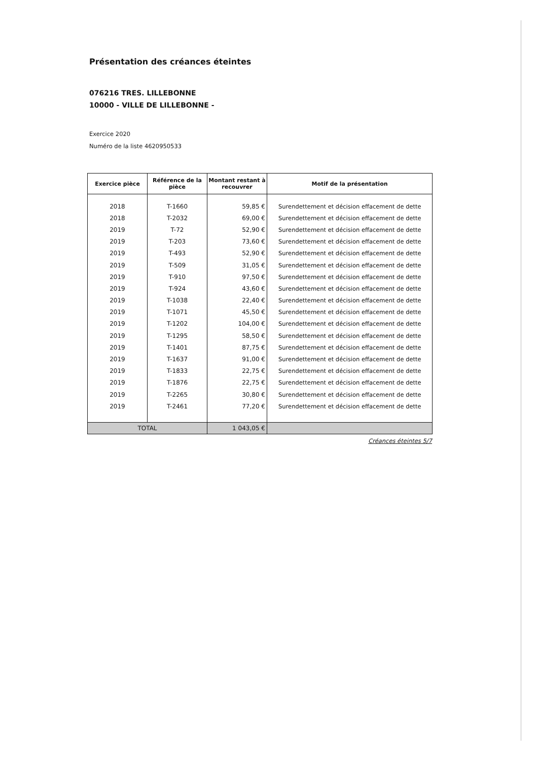Présentation des créances éteintes
076216 TRES. LILLEBONNE
10000 - VILLE DE LILLEBONNE -
Exercice 2020
Numéro de la liste 4620950533
| Exercice pièce | Référence de la pièce | Montant restant à recouvrer | Motif de la présentation |
| --- | --- | --- | --- |
| 2018 | T-1660 | 59,85 € | Surendettement et décision effacement de dette |
| 2018 | T-2032 | 69,00 € | Surendettement et décision effacement de dette |
| 2019 | T-72 | 52,90 € | Surendettement et décision effacement de dette |
| 2019 | T-203 | 73,60 € | Surendettement et décision effacement de dette |
| 2019 | T-493 | 52,90 € | Surendettement et décision effacement de dette |
| 2019 | T-509 | 31,05 € | Surendettement et décision effacement de dette |
| 2019 | T-910 | 97,50 € | Surendettement et décision effacement de dette |
| 2019 | T-924 | 43,60 € | Surendettement et décision effacement de dette |
| 2019 | T-1038 | 22,40 € | Surendettement et décision effacement de dette |
| 2019 | T-1071 | 45,50 € | Surendettement et décision effacement de dette |
| 2019 | T-1202 | 104,00 € | Surendettement et décision effacement de dette |
| 2019 | T-1295 | 58,50 € | Surendettement et décision effacement de dette |
| 2019 | T-1401 | 87,75 € | Surendettement et décision effacement de dette |
| 2019 | T-1637 | 91,00 € | Surendettement et décision effacement de dette |
| 2019 | T-1833 | 22,75 € | Surendettement et décision effacement de dette |
| 2019 | T-1876 | 22,75 € | Surendettement et décision effacement de dette |
| 2019 | T-2265 | 30,80 € | Surendettement et décision effacement de dette |
| 2019 | T-2461 | 77,20 € | Surendettement et décision effacement de dette |
| TOTAL | | 1 043,05 € | |
Créances éteintes 5/7